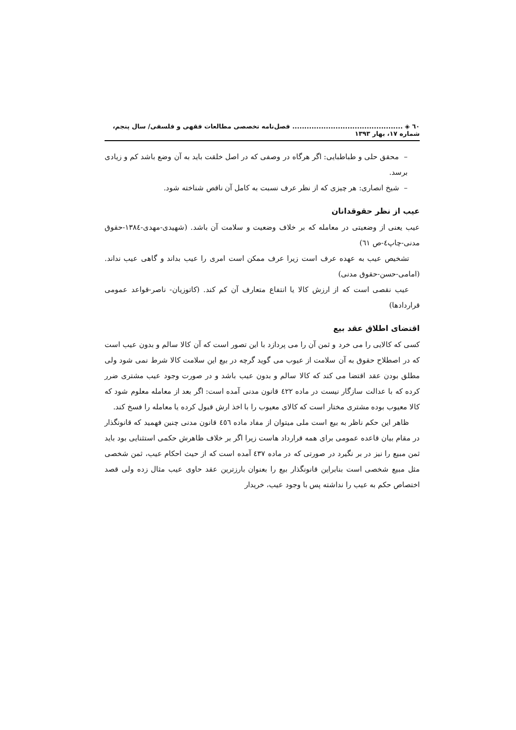٦٠ ◈ .............................................. فصل‌نامه تخصصی مطالعات فقهی و فلسفی/ سال پنجم، شماره ١٧، بهار ١٣٩٣
– محقق حلی و طباطبایی: اگر هرگاه در وصفی که در اصل خلقت باید به آن وضع باشد کم و زیادی برسد.
– شیخ انصاری: هر چیزی که از نظر عرف نسبت به کامل آن ناقص شناخته شود.
عیب از نظر حقوقدانان
عیب یعنی از وضعیتی در معامله که بر خلاف وضعیت و سلامت آن باشد. (شهیدی-مهدی-١٣٨٤-حقوق مدنی-چاپ٤-ص ٦١)
تشخیص عیب به عهده عرف است زیرا عرف ممکن است امری را عیب بداند و گاهی عیب نداند. (امامی-حسن-حقوق مدنی)
عیب نقصی است که از ارزش کالا یا انتفاع متعارف آن کم کند. (کاتوزیان- ناصر-قواعد عمومی قراردادها)
اقتضای اطلاق عقد بیع
کسی که کالایی را می خرد و ثمن آن را می پردازد با این تصور است که آن کالا سالم و بدون عیب است که در اصطلاح حقوق به آن سلامت از عیوب می گوید گرچه در بیع این سلامت کالا شرط نمی شود ولی مطلق بودن عقد اقتضا می کند که کالا سالم و بدون عیب باشد و در صورت وجود عیب مشتری ضرر کرده که با عدالت سازگار نیست در ماده ٤٢٢ قانون مدنی آمده است: اگر بعد از معامله معلوم شود که کالا معیوب بوده مشتری مختار است که کالای معیوب را با اخذ ارش قبول کرده یا معامله را فسخ کند.
ظاهر این حکم ناظر به بیع است ملی میتوان از مفاد ماده ٤٥٦ قانون مدنی چنین فهمید که قانونگذار در مقام بیان قاعده عمومی برای همه قرارداد هاست زیرا اگر بر خلاف ظاهرش حکمی استثنایی بود باید ثمن مبیع را نیز در بر نگیرد در صورتی که در ماده ٤٣٧ آمده است که از حیث احکام عیب، ثمن شخصی مثل مبیع شخصی است بنابراین قانونگذار بیع را بعنوان بارزترین عقد حاوی عیب مثال زده ولی قصد اختصاص حکم به عیب را نداشته پس با وجود عیب، خریدار